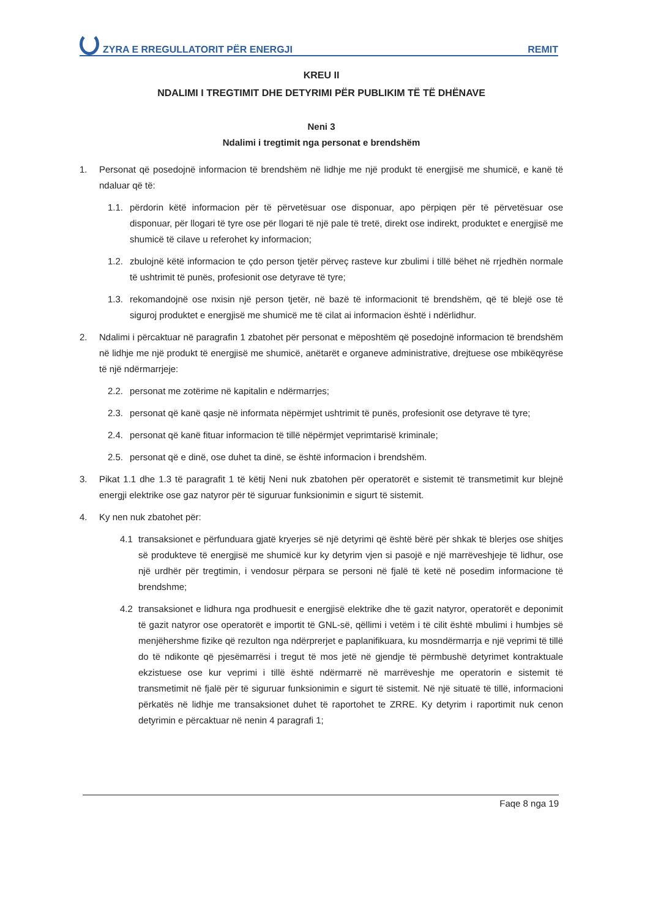ZYRA E RREGULLATORIT PËR ENERGJI
REMIT
KREU II
NDALIMI I TREGTIMIT DHE DETYRIMI PËR PUBLIKIM TË TË DHËNAVE
Neni 3
Ndalimi i tregtimit nga personat e brendshëm
1. Personat që posedojnë informacion të brendshëm në lidhje me një produkt të energjisë me shumicë, e kanë të ndaluar që të:
1.1. përdorin këtë informacion për të përvetësuar ose disponuar, apo përpiqen për të përvetësuar ose disponuar, për llogari të tyre ose për llogari të një pale të tretë, direkt ose indirekt, produktet e energjisë me shumicë të cilave u referohet ky informacion;
1.2. zbulojnë këtë informacion te çdo person tjetër përveç rasteve kur zbulimi i tillë bëhet në rrjedhën normale të ushtrimit të punës, profesionit ose detyrave të tyre;
1.3. rekomandojnë ose nxisin një person tjetër, në bazë të informacionit të brendshëm, që të blejë ose të siguroj produktet e energjisë me shumicë me të cilat ai informacion është i ndërlidhur.
2. Ndalimi i përcaktuar në paragrafin 1 zbatohet për personat e mëposhtëm që posedojnë informacion të brendshëm në lidhje me një produkt të energjisë me shumicë, anëtarët e organeve administrative, drejtuese ose mbikëqyrëse të një ndërmarrjeje:
2.2. personat me zotërime në kapitalin e ndërmarrjes;
2.3. personat që kanë qasje në informata nëpërmjet ushtrimit të punës, profesionit ose detyrave të tyre;
2.4. personat që kanë fituar informacion të tillë nëpërmjet veprimtarisë kriminale;
2.5. personat që e dinë, ose duhet ta dinë, se është informacion i brendshëm.
3. Pikat 1.1 dhe 1.3 të paragrafit 1 të këtij Neni nuk zbatohen për operatorët e sistemit të transmetimit kur blejnë energji elektrike ose gaz natyror për të siguruar funksionimin e sigurt të sistemit.
4. Ky nen nuk zbatohet për:
4.1 transaksionet e përfunduara gjatë kryerjes së një detyrimi që është bërë për shkak të blerjes ose shitjes së produkteve të energjisë me shumicë kur ky detyrim vjen si pasojë e një marrëveshjeje të lidhur, ose një urdhër për tregtimin, i vendosur përpara se personi në fjalë të ketë në posedim informacione të brendshme;
4.2 transaksionet e lidhura nga prodhuesit e energjisë elektrike dhe të gazit natyror, operatorët e deponimit të gazit natyror ose operatorët e importit të GNL-së, qëllimi i vetëm i të cilit është mbulimi i humbjes së menjëhershme fizike që rezulton nga ndërprerjet e paplanifikuara, ku mosndërmarrja e një veprimi të tillë do të ndikonte që pjesëmarrësi i tregut të mos jetë në gjendje të përmbushë detyrimet kontraktuale ekzistuese ose kur veprimi i tillë është ndërmarrë në marrëveshje me operatorin e sistemit të transmetimit në fjalë për të siguruar funksionimin e sigurt të sistemit. Në një situatë të tillë, informacioni përkatës në lidhje me transaksionet duhet të raportohet te ZRRE. Ky detyrim i raportimit nuk cenon detyrimin e përcaktuar në nenin 4 paragrafi 1;
Faqe 8 nga 19